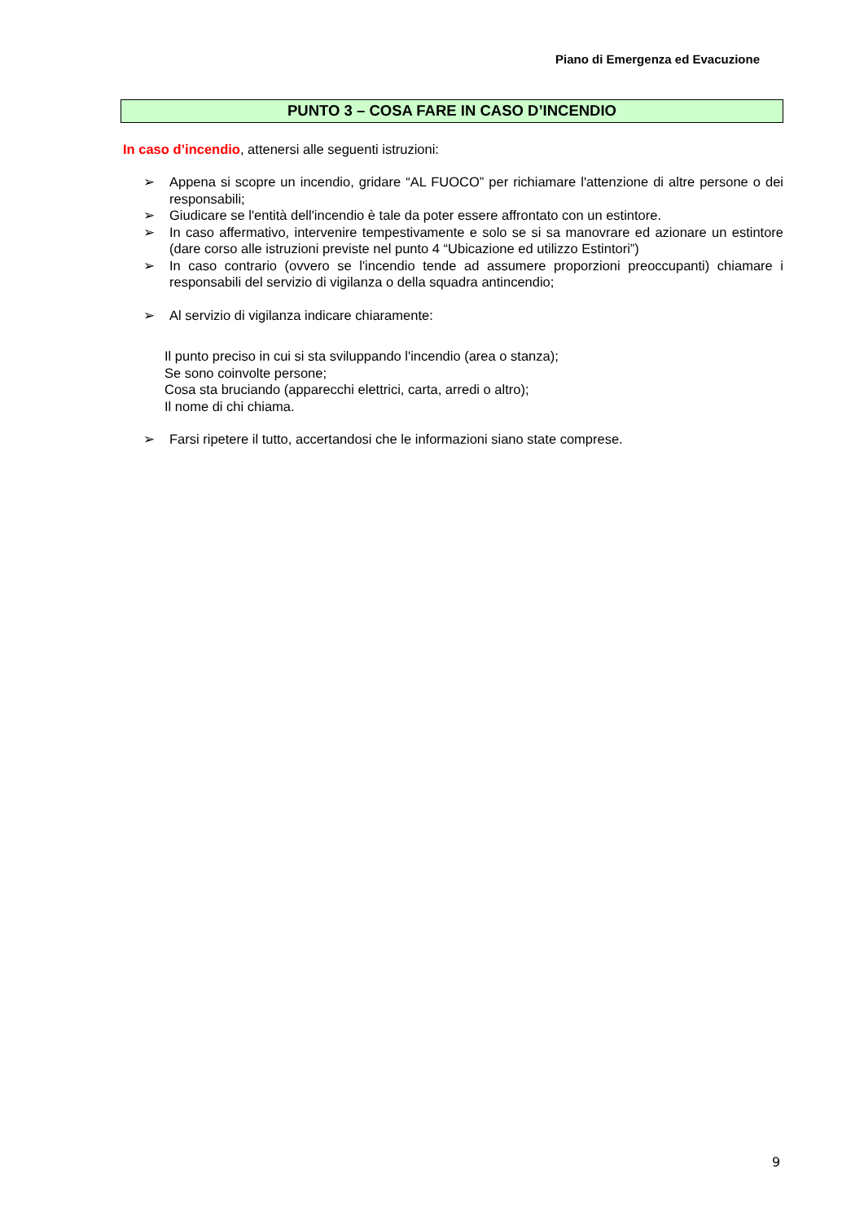Piano di Emergenza ed Evacuzione
PUNTO 3 – COSA FARE IN CASO D’INCENDIO
In caso d’incendio, attenersi alle seguenti istruzioni:
➢ Appena si scopre un incendio, gridare “AL FUOCO” per richiamare l'attenzione di altre persone o dei responsabili;
➢ Giudicare se l'entità dell'incendio è tale da poter essere affrontato con un estintore.
➢ In caso affermativo, intervenire tempestivamente e solo se si sa manovrare ed azionare un estintore (dare corso alle istruzioni previste nel punto 4 “Ubicazione ed utilizzo Estintori”)
➢ In caso contrario (ovvero se l'incendio tende ad assumere proporzioni preoccupanti) chiamare i responsabili del servizio di vigilanza o della squadra antincendio;
➢ Al servizio di vigilanza indicare chiaramente:
Il punto preciso in cui si sta sviluppando l'incendio (area o stanza);
Se sono coinvolte persone;
Cosa sta bruciando (apparecchi elettrici, carta, arredi o altro);
Il nome di chi chiama.
➢ Farsi ripetere il tutto, accertandosi che le informazioni siano state comprese.
9